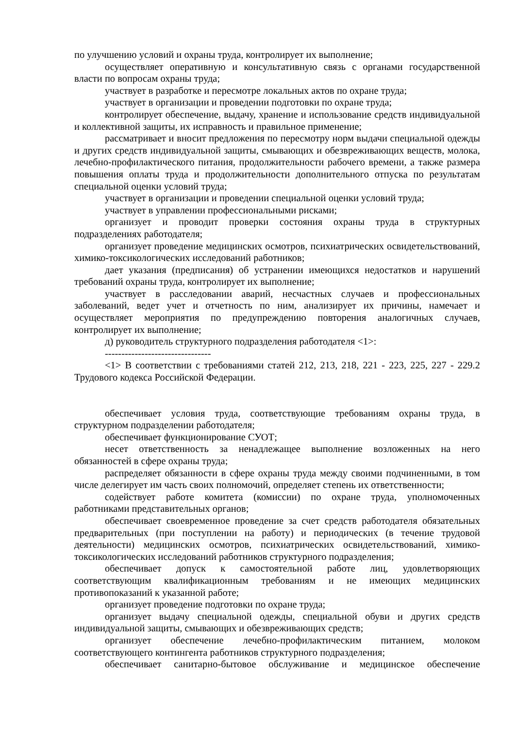по улучшению условий и охраны труда, контролирует их выполнение;
осуществляет оперативную и консультативную связь с органами государственной власти по вопросам охраны труда;
участвует в разработке и пересмотре локальных актов по охране труда;
участвует в организации и проведении подготовки по охране труда;
контролирует обеспечение, выдачу, хранение и использование средств индивидуальной и коллективной защиты, их исправность и правильное применение;
рассматривает и вносит предложения по пересмотру норм выдачи специальной одежды и других средств индивидуальной защиты, смывающих и обезвреживающих веществ, молока, лечебно-профилактического питания, продолжительности рабочего времени, а также размера повышения оплаты труда и продолжительности дополнительного отпуска по результатам специальной оценки условий труда;
участвует в организации и проведении специальной оценки условий труда;
участвует в управлении профессиональными рисками;
организует и проводит проверки состояния охраны труда в структурных подразделениях работодателя;
организует проведение медицинских осмотров, психиатрических освидетельствований, химико-токсикологических исследований работников;
дает указания (предписания) об устранении имеющихся недостатков и нарушений требований охраны труда, контролирует их выполнение;
участвует в расследовании аварий, несчастных случаев и профессиональных заболеваний, ведет учет и отчетность по ним, анализирует их причины, намечает и осуществляет мероприятия по предупреждению повторения аналогичных случаев, контролирует их выполнение;
д) руководитель структурного подразделения работодателя <1>:
--------------------------------
<1> В соответствии с требованиями статей 212, 213, 218, 221 - 223, 225, 227 - 229.2 Трудового кодекса Российской Федерации.
обеспечивает условия труда, соответствующие требованиям охраны труда, в структурном подразделении работодателя;
обеспечивает функционирование СУОТ;
несет ответственность за ненадлежащее выполнение возложенных на него обязанностей в сфере охраны труда;
распределяет обязанности в сфере охраны труда между своими подчиненными, в том числе делегирует им часть своих полномочий, определяет степень их ответственности;
содействует работе комитета (комиссии) по охране труда, уполномоченных работниками представительных органов;
обеспечивает своевременное проведение за счет средств работодателя обязательных предварительных (при поступлении на работу) и периодических (в течение трудовой деятельности) медицинских осмотров, психиатрических освидетельствований, химико-токсикологических исследований работников структурного подразделения;
обеспечивает допуск к самостоятельной работе лиц, удовлетворяющих соответствующим квалификационным требованиям и не имеющих медицинских противопоказаний к указанной работе;
организует проведение подготовки по охране труда;
организует выдачу специальной одежды, специальной обуви и других средств индивидуальной защиты, смывающих и обезвреживающих средств;
организует обеспечение лечебно-профилактическим питанием, молоком соответствующего контингента работников структурного подразделения;
обеспечивает санитарно-бытовое обслуживание и медицинское обеспечение